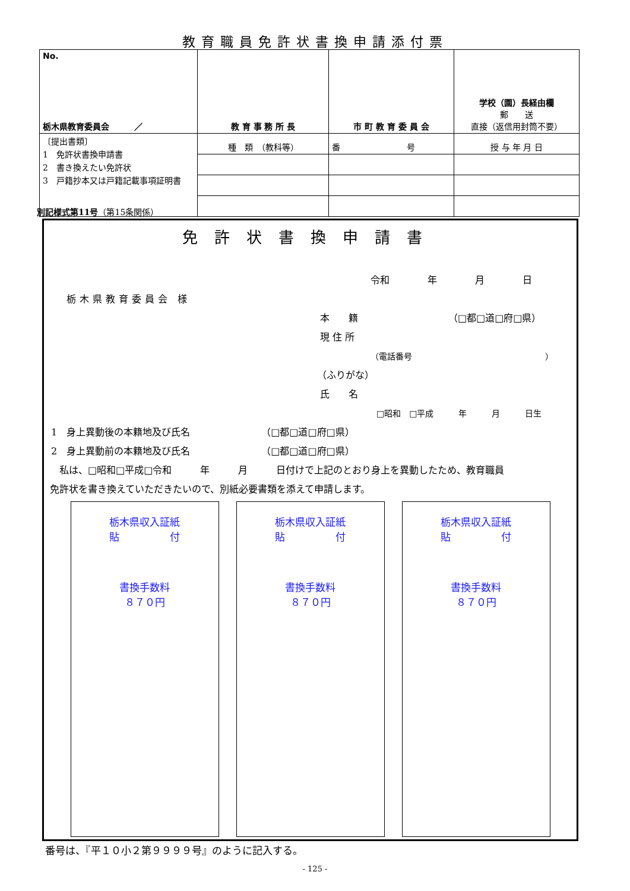教育職員免許状書換申請添付票
| No. 栃木県教育委員会 ／ | 教 育 事 務 所 長 | 市 町 教 育 委 員 会 | 学校（園）長経由欄 郵 送 直接（返信用封筒不要） |
| 〔提出書類〕 1 免許状書換申請書 2 書き換えたい免許状 3 戸籍抄本又は戸籍記載事項証明書 | 種 類 （教科等） | 番 号 | 授 与 年 月 日 |
別記様式第11号（第15条関係）
免許状書換申請書
令和　　　　年　　　　月　　　　日
栃木県教育委員会 様
本　　籍　　　　　　　　　　（□都□道□府□県）
現 住 所
（電話番号　　　　　　　　　　　　　　　　）
（ふりがな）
氏　　名
□昭和　□平成　　　年　　　月　　　日生
1　身上異動後の本籍地及び氏名　　　　　　　　（□都□道□府□県）
2　身上異動前の本籍地及び氏名　　　　　　　　（□都□道□府□県）
　私は、□昭和□平成□令和　　　年　　　月　　　日付けで上記のとおり身上を異動したため、教育職員
免許状を書き換えていただきたいので、別紙必要書類を添えて申請します。
栃木県収入証紙
貼　　　　　付
書換手数料
８７０円
栃木県収入証紙
貼　　　　　付
書換手数料
８７０円
栃木県収入証紙
貼　　　　　付
書換手数料
８７０円
番号は、『平１０小２第９９９９号』のように記入する。
- 125 -